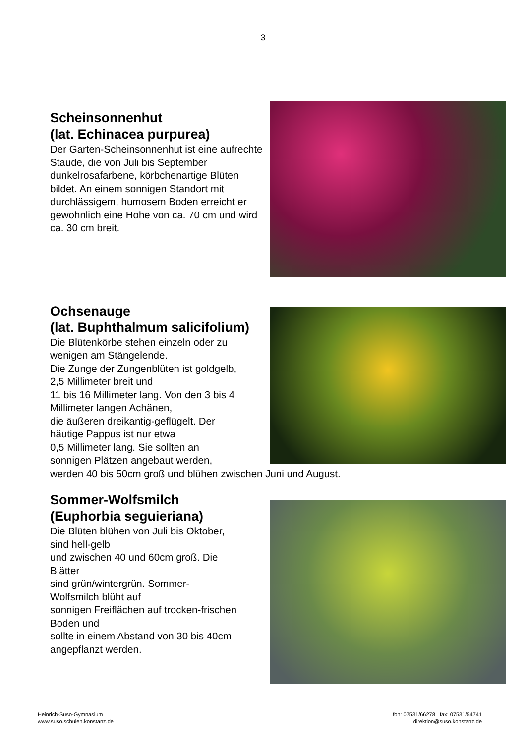3
Scheinsonnenhut
(lat. Echinacea purpurea)
Der Garten-Scheinsonnenhut ist eine aufrechte Staude, die von Juli bis September dunkelrosafarbene, körbchenartige Blüten bildet. An einem sonnigen Standort mit durchlässigem, humosem Boden erreicht er gewöhnlich eine Höhe von ca. 70 cm und wird ca. 30 cm breit.
Ochsenauge
(lat. Buphthalmum salicifolium)
Die Blütenkörbe stehen einzeln oder zu
wenigen am Stängelende.
Die Zunge der Zungenblüten ist goldgelb,
2,5 Millimeter breit und
11 bis 16 Millimeter lang. Von den 3 bis 4
Millimeter langen Achänen,
die äußeren dreikantig-geflügelt. Der
häutige Pappus ist nur etwa
0,5 Millimeter lang. Sie sollten an
sonnigen Plätzen angebaut werden,
werden 40 bis 50cm groß und blühen zwischen Juni und August.
Sommer-Wolfsmilch
(Euphorbia seguieriana)
Die Blüten blühen von Juli bis Oktober,
sind hell-gelb
und zwischen 40 und 60cm groß. Die
Blätter
sind grün/wintergrün. Sommer-
Wolfsmilch blüht auf
sonnigen Freiflächen auf trocken-frischen
Boden und
sollte in einem Abstand von 30 bis 40cm
angepflanzt werden.
Heinrich-Suso-Gymnasium fon: 07531/66278 fax: 07531/54741
www.suso.schulen.konstanz.de direktion@suso.konstanz.de